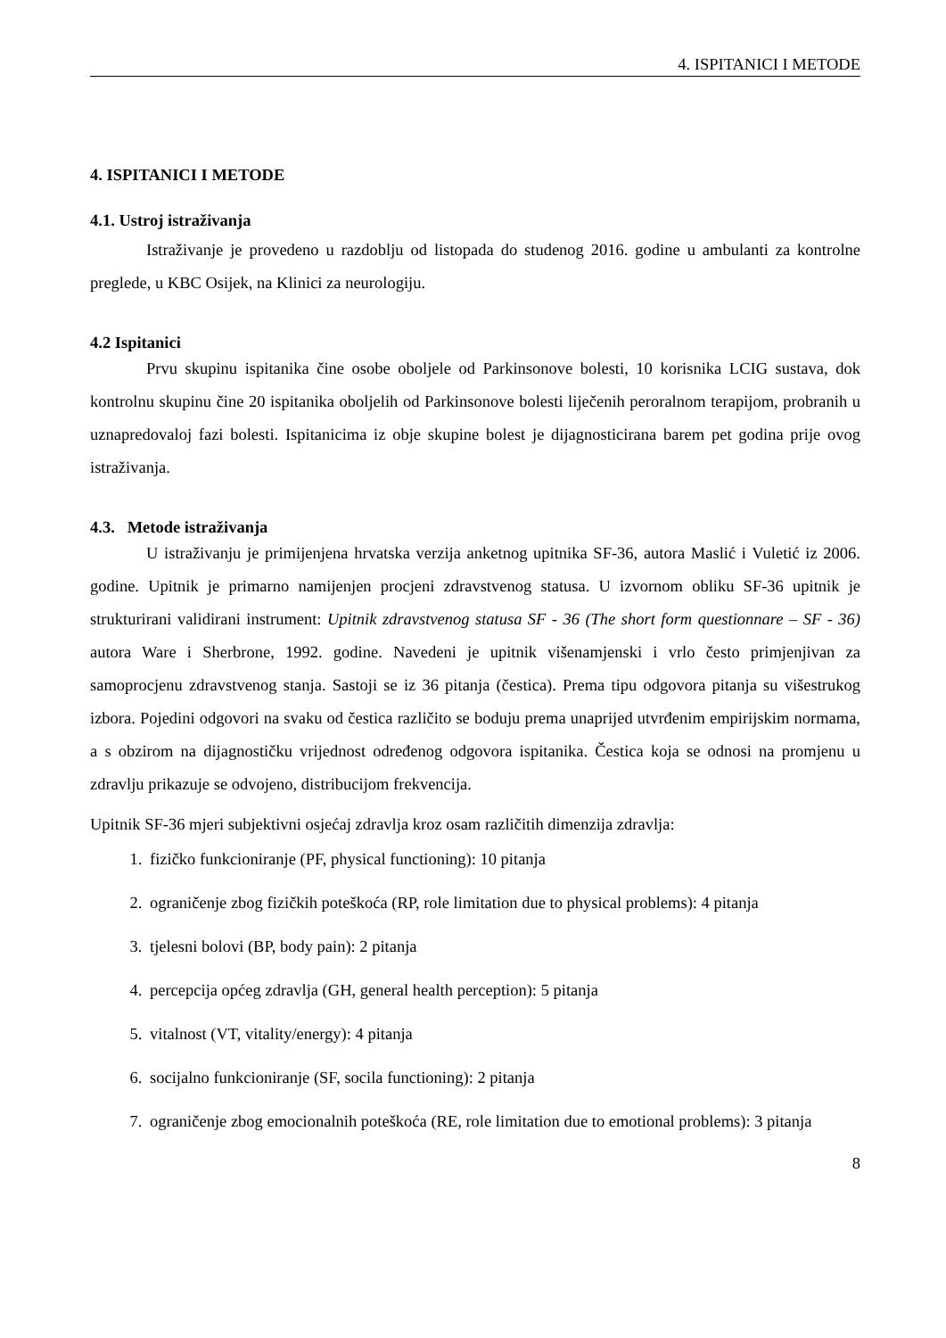4. ISPITANICI I METODE
4. ISPITANICI I METODE
4.1. Ustroj istraživanja
Istraživanje je provedeno u razdoblju od listopada do studenog 2016. godine u ambulanti za kontrolne preglede, u KBC Osijek, na Klinici za neurologiju.
4.2 Ispitanici
Prvu skupinu ispitanika čine osobe oboljele od Parkinsonove bolesti, 10 korisnika LCIG sustava, dok kontrolnu skupinu čine 20 ispitanika oboljelih od Parkinsonove bolesti liječenih peroralnom terapijom, probranih u uznapredovaloj fazi bolesti. Ispitanicima iz obje skupine bolest je dijagnosticirana barem pet godina prije ovog istraživanja.
4.3. Metode istraživanja
U istraživanju je primijenjena hrvatska verzija anketnog upitnika SF-36, autora Maslić i Vuletić iz 2006. godine. Upitnik je primarno namijenjen procjeni zdravstvenog statusa. U izvornom obliku SF-36 upitnik je strukturirani validirani instrument: Upitnik zdravstvenog statusa SF - 36 (The short form questionnare – SF - 36) autora Ware i Sherbrone, 1992. godine. Navedeni je upitnik višenamjenski i vrlo često primjenjivan za samoprocjenu zdravstvenog stanja. Sastoji se iz 36 pitanja (čestica). Prema tipu odgovora pitanja su višestrukog izbora. Pojedini odgovori na svaku od čestica različito se boduju prema unaprijed utvrđenim empirijskim normama, a s obzirom na dijagnostičku vrijednost određenog odgovora ispitanika. Čestica koja se odnosi na promjenu u zdravlju prikazuje se odvojeno, distribucijom frekvencija.
Upitnik SF-36 mjeri subjektivni osjećaj zdravlja kroz osam različitih dimenzija zdravlja:
1. fizičko funkcioniranje (PF, physical functioning): 10 pitanja
2. ograničenje zbog fizičkih poteškoća (RP, role limitation due to physical problems): 4 pitanja
3. tjelesni bolovi (BP, body pain): 2 pitanja
4. percepcija općeg zdravlja (GH, general health perception): 5 pitanja
5. vitalnost (VT, vitality/energy): 4 pitanja
6. socijalno funkcioniranje (SF, socila functioning): 2 pitanja
7. ograničenje zbog emocionalnih poteškoća (RE, role limitation due to emotional problems): 3 pitanja
8